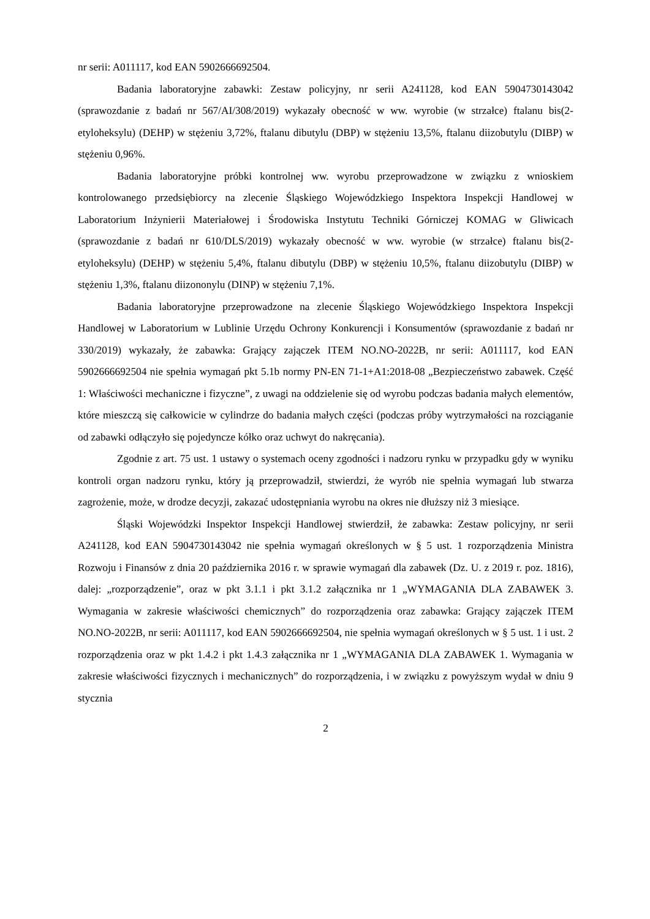nr serii: A011117, kod EAN 5902666692504.
Badania laboratoryjne zabawki: Zestaw policyjny, nr serii A241128, kod EAN 5904730143042 (sprawozdanie z badań nr 567/AI/308/2019) wykazały obecność w ww. wyrobie (w strzałce) ftalanu bis(2-etyloheksylu) (DEHP) w stężeniu 3,72%, ftalanu dibutylu (DBP) w stężeniu 13,5%, ftalanu diizobutylu (DIBP) w stężeniu 0,96%.
Badania laboratoryjne próbki kontrolnej ww. wyrobu przeprowadzone w związku z wnioskiem kontrolowanego przedsiębiorcy na zlecenie Śląskiego Wojewódzkiego Inspektora Inspekcji Handlowej w Laboratorium Inżynierii Materiałowej i Środowiska Instytutu Techniki Górniczej KOMAG w Gliwicach (sprawozdanie z badań nr 610/DLS/2019) wykazały obecność w ww. wyrobie (w strzałce) ftalanu bis(2-etyloheksylu) (DEHP) w stężeniu 5,4%, ftalanu dibutylu (DBP) w stężeniu 10,5%, ftalanu diizobutylu (DIBP) w stężeniu 1,3%, ftalanu diizononylu (DINP) w stężeniu 7,1%.
Badania laboratoryjne przeprowadzone na zlecenie Śląskiego Wojewódzkiego Inspektora Inspekcji Handlowej w Laboratorium w Lublinie Urzędu Ochrony Konkurencji i Konsumentów (sprawozdanie z badań nr 330/2019) wykazały, że zabawka: Grający zajączek ITEM NO.NO-2022B, nr serii: A011117, kod EAN 5902666692504 nie spełnia wymagań pkt 5.1b normy PN-EN 71-1+A1:2018-08 „Bezpieczeństwo zabawek. Część 1: Właściwości mechaniczne i fizyczne”, z uwagi na oddzielenie się od wyrobu podczas badania małych elementów, które mieszczą się całkowicie w cylindrze do badania małych części (podczas próby wytrzymałości na rozciąganie od zabawki odłączyło się pojedyncze kółko oraz uchwyt do nakręcania).
Zgodnie z art. 75 ust. 1 ustawy o systemach oceny zgodności i nadzoru rynku w przypadku gdy w wyniku kontroli organ nadzoru rynku, który ją przeprowadził, stwierdzi, że wyrób nie spełnia wymagań lub stwarza zagrożenie, może, w drodze decyzji, zakazać udostępniania wyrobu na okres nie dłuższy niż 3 miesiące.
Śląski Wojewódzki Inspektor Inspekcji Handlowej stwierdził, że zabawka: Zestaw policyjny, nr serii A241128, kod EAN 5904730143042 nie spełnia wymagań określonych w § 5 ust. 1 rozporządzenia Ministra Rozwoju i Finansów z dnia 20 października 2016 r. w sprawie wymagań dla zabawek (Dz. U. z 2019 r. poz. 1816), dalej: „rozporządzenie”, oraz w pkt 3.1.1 i pkt 3.1.2 załącznika nr 1 „WYMAGANIA DLA ZABAWEK 3. Wymagania w zakresie właściwości chemicznych” do rozporządzenia oraz zabawka: Grający zajączek ITEM NO.NO-2022B, nr serii: A011117, kod EAN 5902666692504, nie spełnia wymagań określonych w § 5 ust. 1 i ust. 2 rozporządzenia oraz w pkt 1.4.2 i pkt 1.4.3 załącznika nr 1 „WYMAGANIA DLA ZABAWEK 1. Wymagania w zakresie właściwości fizycznych i mechanicznych” do rozporządzenia, i w związku z powyższym wydał w dniu 9 stycznia
2